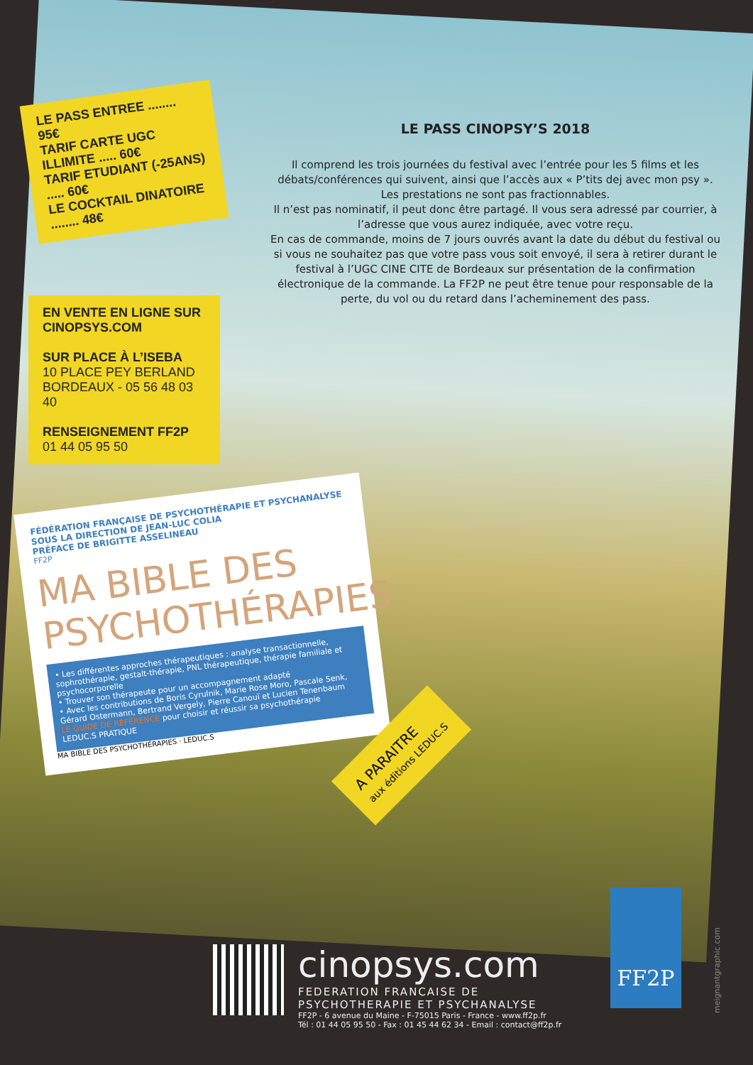LE PASS CINOPSY’S 2018
Il comprend les trois journées du festival avec l’entrée pour les 5 films et les débats/conférences qui suivent, ainsi que l’accès aux « P’tits dej avec mon psy ».
Les prestations ne sont pas fractionnables.
Il n’est pas nominatif, il peut donc être partagé. Il vous sera adressé par courrier, à l’adresse que vous aurez indiquée, avec votre reçu.
En cas de commande, moins de 7 jours ouvrés avant la date du début du festival ou si vous ne souhaitez pas que votre pass vous soit envoyé, il sera à retirer durant le festival à l’UGC CINE CITE de Bordeaux sur présentation de la confirmation électronique de la commande. La FF2P ne peut être tenue pour responsable de la perte, du vol ou du retard dans l’acheminement des pass.
LE PASS ENTREE ........ 95€
TARIF CARTE UGC ILLIMITE ..... 60€
TARIF ETUDIANT (-25ANS) ..... 60€
LE COCKTAIL DINATOIRE ........ 48€
EN VENTE EN LIGNE SUR CINOPSYS.COM
SUR PLACE À L’ISEBA
10 PLACE PEY BERLAND
BORDEAUX - 05 56 48 03 40
RENSEIGNEMENT FF2P
01 44 05 95 50
FÉDÉRATION FRANÇAISE DE PSYCHOTHÉRAPIE ET PSYCHANALYSE
SOUS LA DIRECTION DE JEAN-LUC COLIA
PRÉFACE DE BRIGITTE ASSELINEAU
FF2P
MA BIBLE DES PSYCHOTHÉRAPIES
• Les différentes approches thérapeutiques : analyse transactionnelle, sophrothérapie, gestalt-thérapie, PNL thérapeutique, thérapie familiale et psychocorporelle
• Trouver son thérapeute pour un accompagnement adapté
• Avec les contributions de Boris Cyrulnik, Marie Rose Moro, Pascale Senk, Gérard Ostermann, Bertrand Vergely, Pierre Canouï et Lucien Tenenbaum
LE GUIDE DE RÉFÉRENCE pour choisir et réussir sa psychothérapie
LEDUC.S PRATIQUE
MA BIBLE DES PSYCHOTHÉRAPIES · LEDUC.S
A PARAITRE
aux éditions LEDUC.S
cinopsys.com
FEDERATION FRANCAISE DE
PSYCHOTHERAPIE ET PSYCHANALYSE
FF2P - 6 avenue du Maine - F-75015 Paris - France - www.ff2p.fr
Tél : 01 44 05 95 50 - Fax : 01 45 44 62 34 - Email : contact@ff2p.fr
FF2P
meignantgraphic.com